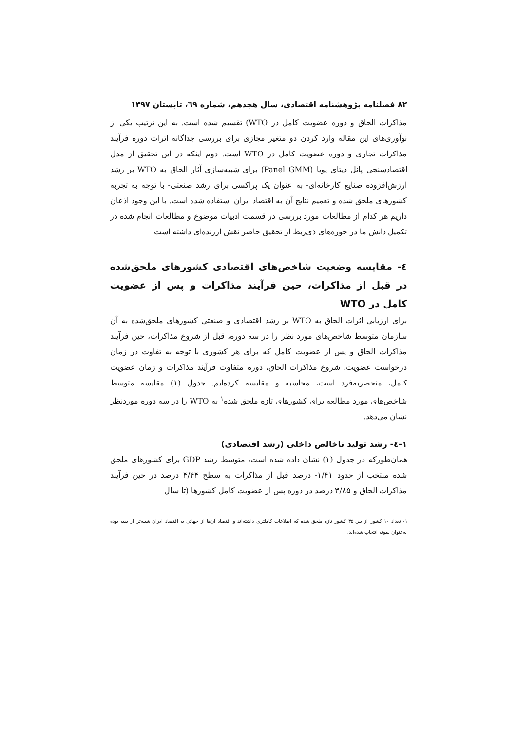۸۲ فصلنامه پژوهشنامه اقتصادی، سال هجدهم، شماره ٦۹، تابستان ۱۳۹۷
مذاکرات الحاق و دوره عضویت کامل در WTO) تقسیم شده است. به این ترتیب یکی از نوآوری‌های این مقاله وارد کردن دو متغیر مجازی برای بررسی جداگانه اثرات دوره فرآیند مذاکرات تجاری و دوره عضویت کامل در WTO است. دوم اینکه در این تحقیق از مدل اقتصادسنجی پانل دیتای پویا (Panel GMM) برای شبیه‌سازی آثار الحاق به WTO بر رشد ارزش‌افزوده صنایع کارخانه‌ای- به عنوان یک پراکسی برای رشد صنعتی- با توجه به تجربه کشورهای ملحق شده و تعمیم نتایج آن به اقتصاد ایران استفاده شده است. با این وجود اذعان داریم هر کدام از مطالعات مورد بررسی در قسمت ادبیات موضوع و مطالعات انجام شده در تکمیل دانش ما در حوزه‌های ذی‌ربط از تحقیق حاضر نقش ارزنده‌ای داشته است.
٤- مقایسه وضعیت شاخص‌های اقتصادی کشورهای ملحق‌شده در قبل از مذاکرات، حین فرآیند مذاکرات و پس از عضویت کامل در WTO
برای ارزیابی اثرات الحاق به WTO بر رشد اقتصادی و صنعتی کشورهای ملحق‌شده به آن سازمان متوسط شاخص‌های مورد نظر را در سه دوره، قبل از شروع مذاکرات، حین فرآیند مذاکرات الحاق و پس از عضویت کامل که برای هر کشوری با توجه به تفاوت در زمان درخواست عضویت، شروع مذاکرات الحاق، دوره متفاوت فرآیند مذاکرات و زمان عضویت کامل، منحصربه‌فرد است، محاسبه و مقایسه کرده‌ایم. جدول (۱) مقایسه متوسط شاخص‌های مورد مطالعه برای کشورهای تازه ملحق شده<sup>۱</sup> به WTO را در سه دوره موردنظر نشان می‌دهد.
۱-٤- رشد تولید ناخالص داخلی (رشد اقتصادی)
همان‌طورکه در جدول (۱) نشان داده شده است، متوسط رشد GDP برای کشورهای ملحق شده منتخب از حدود ۱/۴۱- درصد قبل از مذاکرات به سطح ۴/۴۴ درصد در حین فرآیند مذاکرات الحاق و ۳/۸۵ درصد در دوره پس از عضویت کامل کشورها (تا سال
۱- تعداد ۱۰ کشور از بین ۳۵ کشور تازه ملحق شده که اطلاعات کاملتری داشته‌اند و اقتصاد آن‌ها از جهاتی به اقتصاد ایران شبیه‌تر از بقیه بوده به‌عنوان نمونه انتخاب شده‌اند.